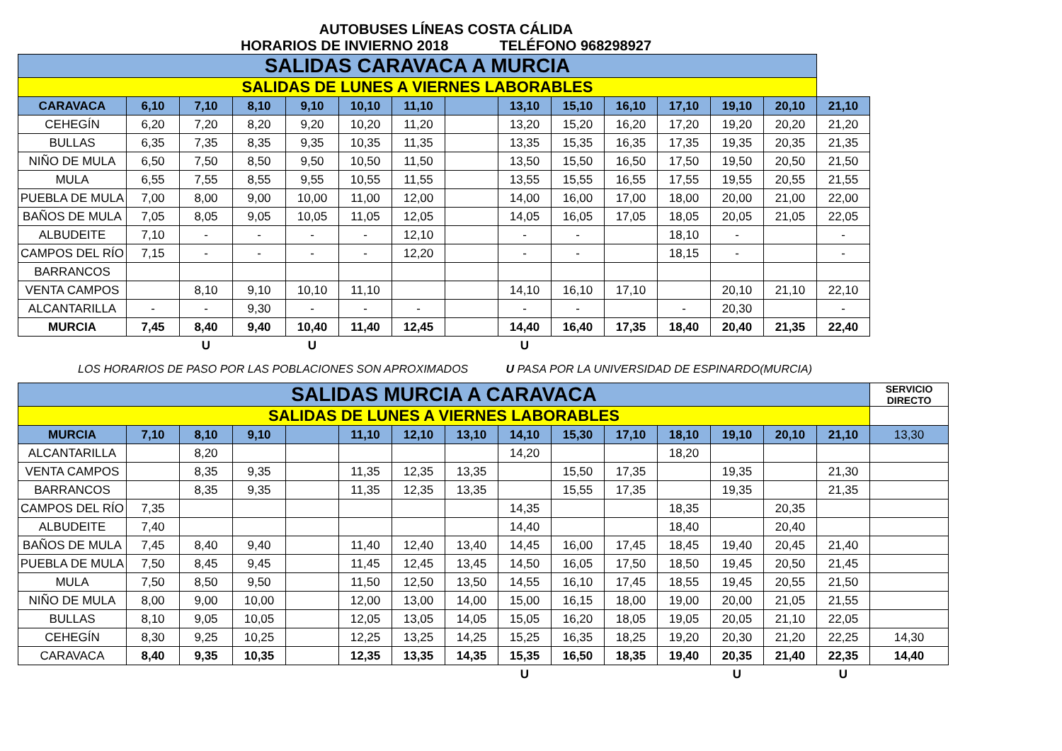AUTOBUSES LÍNEAS COSTA CÁLIDA
HORARIOS DE INVIERNO 2018 TELÉFONO 968298927
| SALIDAS CARAVACA A MURCIA | | | | | | | | | | | | | | |
| SALIDAS DE LUNES A VIERNES LABORABLES | | | | | | | | | | | | | | |
| CARAVACA | 6,10 | 7,10 | 8,10 | 9,10 | 10,10 | 11,10 | | 13,10 | 15,10 | 16,10 | 17,10 | 19,10 | 20,10 | 21,10 |
| CEHEGÍN | 6,20 | 7,20 | 8,20 | 9,20 | 10,20 | 11,20 | | 13,20 | 15,20 | 16,20 | 17,20 | 19,20 | 20,20 | 21,20 |
| BULLAS | 6,35 | 7,35 | 8,35 | 9,35 | 10,35 | 11,35 | | 13,35 | 15,35 | 16,35 | 17,35 | 19,35 | 20,35 | 21,35 |
| NIÑO DE MULA | 6,50 | 7,50 | 8,50 | 9,50 | 10,50 | 11,50 | | 13,50 | 15,50 | 16,50 | 17,50 | 19,50 | 20,50 | 21,50 |
| MULA | 6,55 | 7,55 | 8,55 | 9,55 | 10,55 | 11,55 | | 13,55 | 15,55 | 16,55 | 17,55 | 19,55 | 20,55 | 21,55 |
| PUEBLA DE MULA | 7,00 | 8,00 | 9,00 | 10,00 | 11,00 | 12,00 | | 14,00 | 16,00 | 17,00 | 18,00 | 20,00 | 21,00 | 22,00 |
| BAÑOS DE MULA | 7,05 | 8,05 | 9,05 | 10,05 | 11,05 | 12,05 | | 14,05 | 16,05 | 17,05 | 18,05 | 20,05 | 21,05 | 22,05 |
| ALBUDEITE | 7,10 | - | - | - | - | 12,10 | | - | - | | 18,10 | - | | - |
| CAMPOS DEL RÍO | 7,15 | - | - | - | - | 12,20 | | - | - | | 18,15 | - | | - |
| BARRANCOS | | | | | | | | | | | | | | |
| VENTA CAMPOS | | 8,10 | 9,10 | 10,10 | 11,10 | | | 14,10 | 16,10 | 17,10 | | 20,10 | 21,10 | 22,10 |
| ALCANTARILLA | - | - | 9,30 | - | - | - | | - | - | | - | 20,30 | | - |
| MURCIA | 7,45 | 8,40 | 9,40 | 10,40 | 11,40 | 12,45 | | 14,40 | 16,40 | 17,35 | 18,40 | 20,40 | 21,35 | 22,40 |
| | | U | | U | | | | U | | | | | | |
LOS HORARIOS DE PASO POR LAS POBLACIONES SON APROXIMADOS U PASA POR LA UNIVERSIDAD DE ESPINARDO(MURCIA)
| SALIDAS MURCIA A CARAVACA | | | | | | | | | | | | | | | SERVICIO DIRECTO |
| SALIDAS DE LUNES A VIERNES LABORABLES | | | | | | | | | | | | | | | |
| MURCIA | 7,10 | 8,10 | 9,10 | | 11,10 | 12,10 | 13,10 | 14,10 | 15,30 | 17,10 | 18,10 | 19,10 | 20,10 | 21,10 | 13,30 |
| ALCANTARILLA | | 8,20 | | | | | | 14,20 | | | 18,20 | | | | |
| VENTA CAMPOS | | 8,35 | 9,35 | | 11,35 | 12,35 | 13,35 | | 15,50 | 17,35 | | 19,35 | | 21,30 | |
| BARRANCOS | | 8,35 | 9,35 | | 11,35 | 12,35 | 13,35 | | 15,55 | 17,35 | | 19,35 | | 21,35 | |
| CAMPOS DEL RÍO | 7,35 | | | | | | | 14,35 | | | 18,35 | | 20,35 | | |
| ALBUDEITE | 7,40 | | | | | | | 14,40 | | | 18,40 | | 20,40 | | |
| BAÑOS DE MULA | 7,45 | 8,40 | 9,40 | | 11,40 | 12,40 | 13,40 | 14,45 | 16,00 | 17,45 | 18,45 | 19,40 | 20,45 | 21,40 | |
| PUEBLA DE MULA | 7,50 | 8,45 | 9,45 | | 11,45 | 12,45 | 13,45 | 14,50 | 16,05 | 17,50 | 18,50 | 19,45 | 20,50 | 21,45 | |
| MULA | 7,50 | 8,50 | 9,50 | | 11,50 | 12,50 | 13,50 | 14,55 | 16,10 | 17,45 | 18,55 | 19,45 | 20,55 | 21,50 | |
| NIÑO DE MULA | 8,00 | 9,00 | 10,00 | | 12,00 | 13,00 | 14,00 | 15,00 | 16,15 | 18,00 | 19,00 | 20,00 | 21,05 | 21,55 | |
| BULLAS | 8,10 | 9,05 | 10,05 | | 12,05 | 13,05 | 14,05 | 15,05 | 16,20 | 18,05 | 19,05 | 20,05 | 21,10 | 22,05 | |
| CEHEGÍN | 8,30 | 9,25 | 10,25 | | 12,25 | 13,25 | 14,25 | 15,25 | 16,35 | 18,25 | 19,20 | 20,30 | 21,20 | 22,25 | 14,30 |
| CARAVACA | 8,40 | 9,35 | 10,35 | | 12,35 | 13,35 | 14,35 | 15,35 | 16,50 | 18,35 | 19,40 | 20,35 | 21,40 | 22,35 | 14,40 |
| | | | | | | | | U | | | | U | | U | |